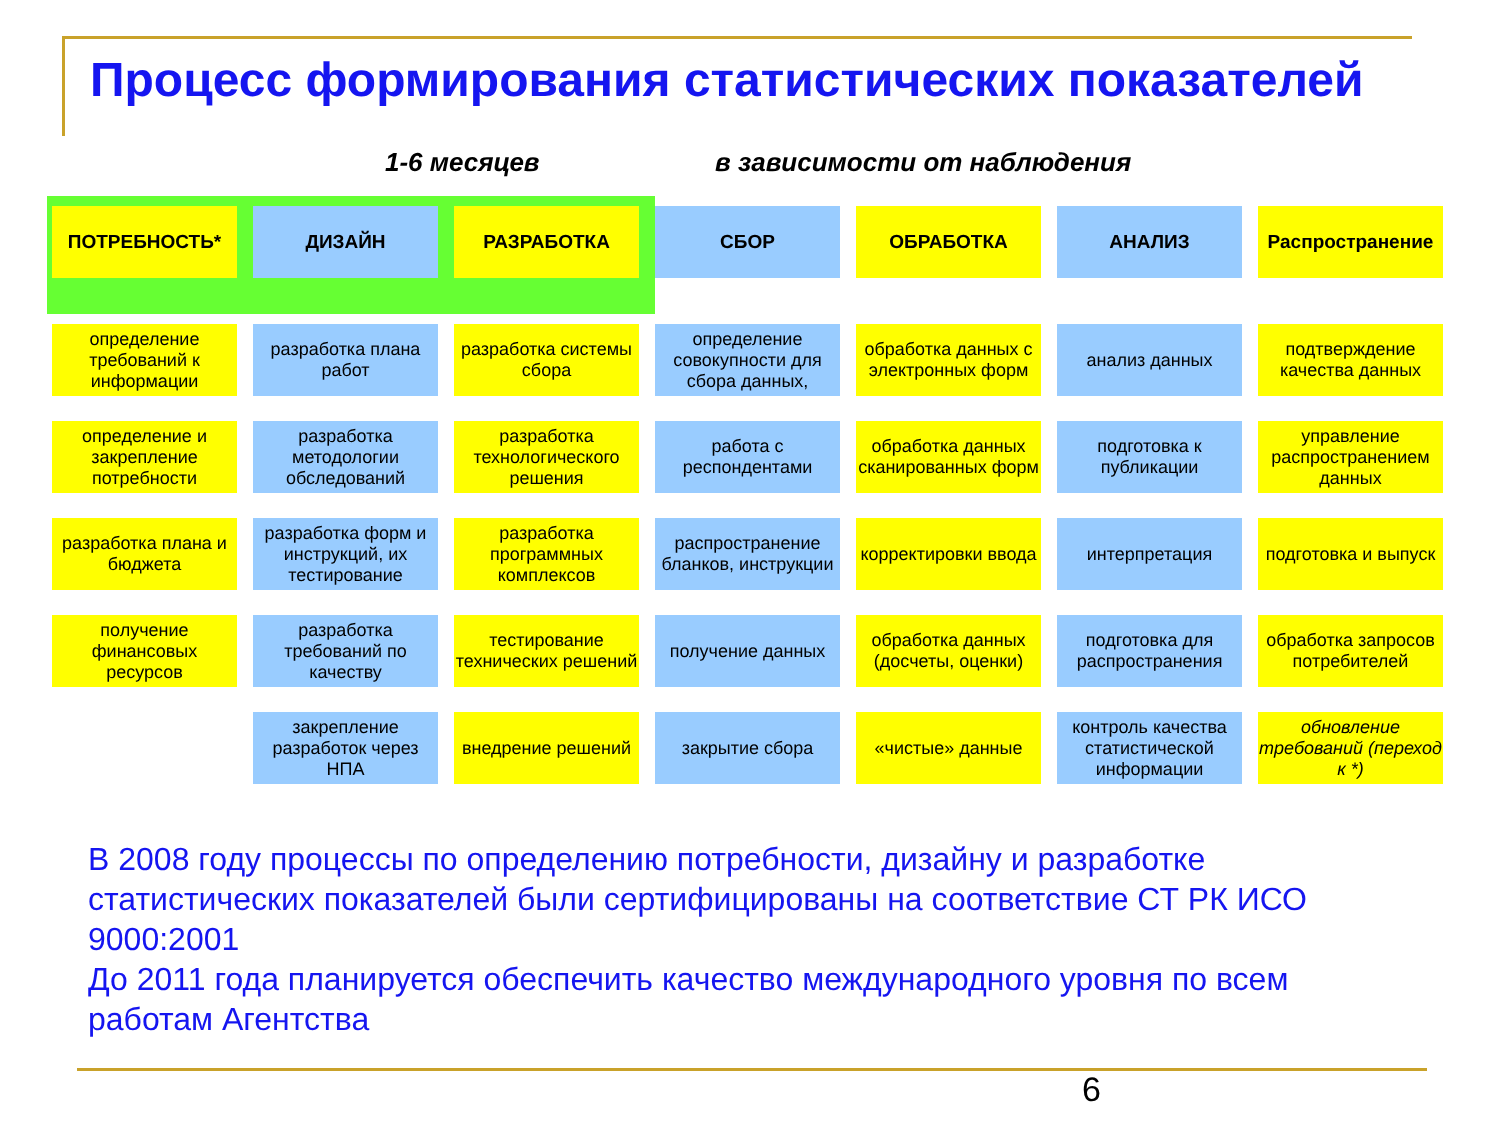Процесс формирования статистических показателей
1-6 месяцев в зависимости от наблюдения
ПОТРЕБНОСТЬ*
определение требований к информации
определение и закрепление потребности
разработка плана и бюджета
получение финансовых ресурсов
ДИЗАЙН
разработка плана работ
разработка методологии обследований
разработка форм и инструкций, их тестирование
разработка требований по качеству
закрепление разработок через НПА
РАЗРАБОТКА
разработка системы сбора
разработка технологического решения
разработка программных комплексов
тестирование технических решений
внедрение решений
СБОР
определение совокупности для сбора данных,
работа с респондентами
распространение бланков, инструкции
получение данных
закрытие сбора
ОБРАБОТКА
обработка данных с электронных форм
обработка данных сканированных форм
корректировки ввода
обработка данных (досчеты, оценки)
«чистые» данные
АНАЛИЗ
анализ данных
подготовка к публикации
интерпретация
подготовка для распространения
контроль качества статистической информации
Распространение
подтверждение качества данных
управление распространением данных
подготовка и выпуск
обработка запросов потребителей
обновление требований (переход к *)
В 2008 году процессы по определению потребности, дизайну и разработке статистических показателей были сертифицированы на соответствие СТ РК ИСО 9000:2001
До 2011 года планируется обеспечить качество международного уровня по всем работам Агентства
6